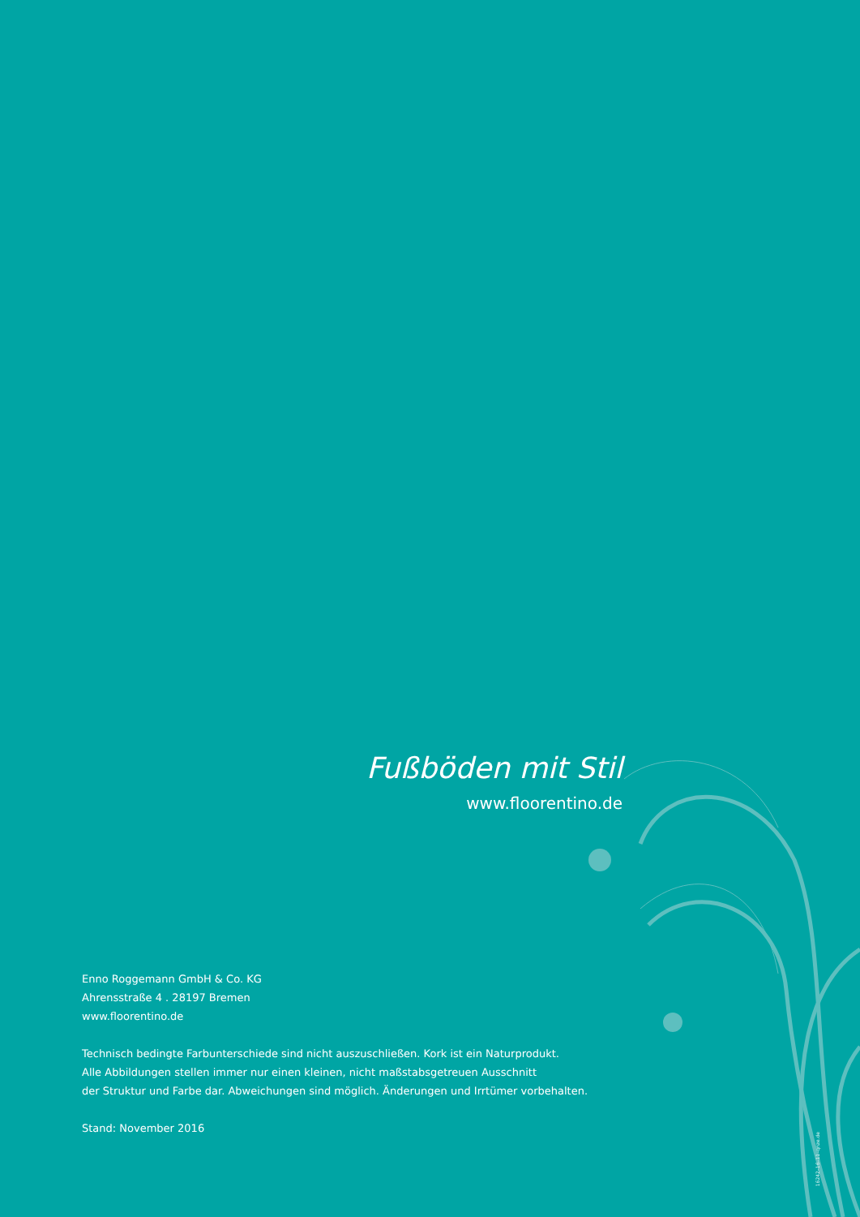Fußböden mit Stil
www.floorentino.de
Enno Roggemann GmbH & Co. KG
Ahrensstraße 4 . 28197 Bremen
www.floorentino.de
Technisch bedingte Farbunterschiede sind nicht auszuschließen. Kork ist ein Naturprodukt.
Alle Abbildungen stellen immer nur einen kleinen, nicht maßstabsgetreuen Ausschnitt
der Struktur und Farbe dar. Abweichungen sind möglich. Änderungen und Irrtümer vorbehalten.
Stand: November 2016
16242–16–11–qnze.de